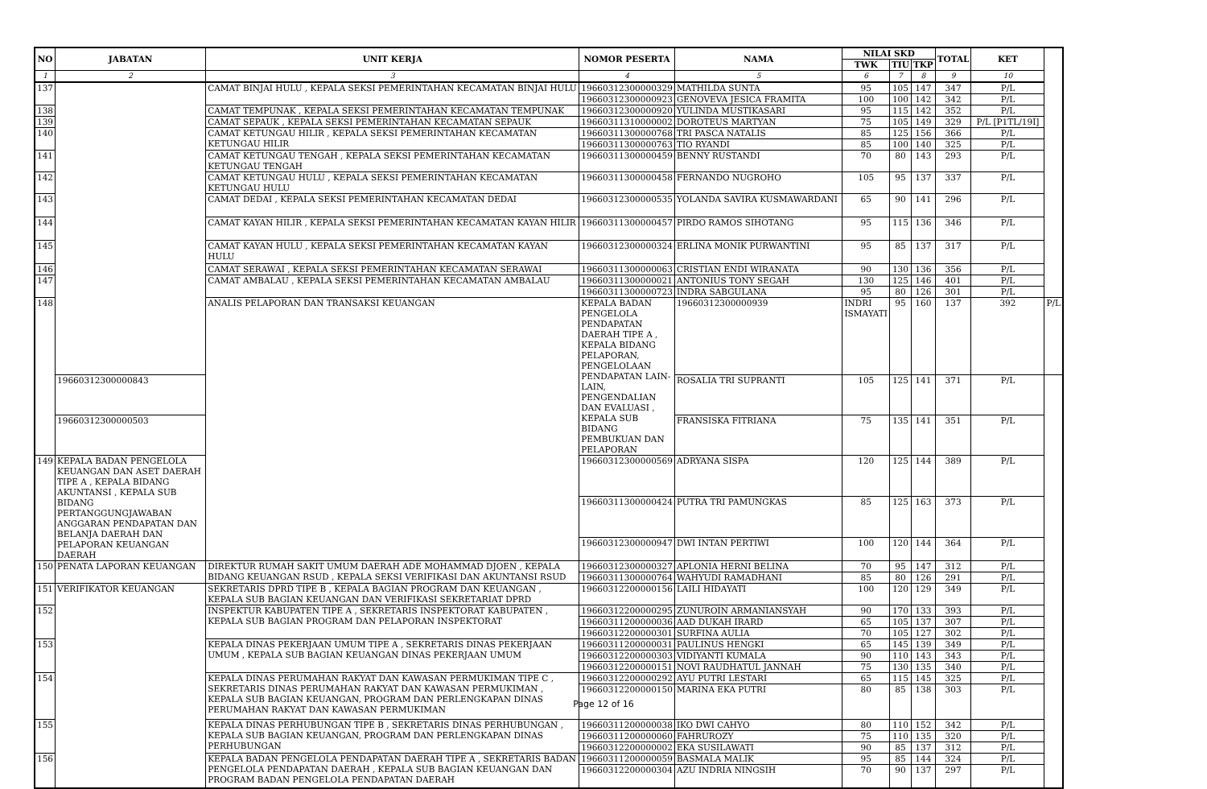| NO | JABATAN | UNIT KERJA | NOMOR PESERTA | NAMA | NILAI SKD | | | TOTAL | KET | |
| --- | --- | --- | --- | --- | --- | --- | --- | --- | --- | --- |
| | | | | | TWK | TIU | TKP | | | |
| 1 | 2 | 3 | 4 | 5 | 6 | 7 | 8 | 9 | 10 | |
| 137 | | CAMAT BINJAI HULU , KEPALA SEKSI PEMERINTAHAN KECAMATAN BINJAI HULU | 19660312300000329 | MATHILDA SUNTA | 95 | 105 | 147 | 347 | P/L | |
| | | | 19660312300000923 | GENOVEVA JESICA FRAMITA | 100 | 100 | 142 | 342 | P/L | |
| 138 | | CAMAT TEMPUNAK , KEPALA SEKSI PEMERINTAHAN KECAMATAN TEMPUNAK | 19660312300000920 | YULINDA MUSTIKASARI | 95 | 115 | 142 | 352 | P/L | |
| 139 | | CAMAT SEPAUK , KEPALA SEKSI PEMERINTAHAN KECAMATAN SEPAUK | 19660311310000002 | DOROTEUS MARTYAN | 75 | 105 | 149 | 329 | P/L [P1TL/19I] | |
| 140 | | CAMAT KETUNGAU HILIR , KEPALA SEKSI PEMERINTAHAN KECAMATAN KETUNGAU HILIR | 19660311300000768 | TRI PASCA NATALIS | 85 | 125 | 156 | 366 | P/L | |
| | | | 19660311300000763 | TIO RYANDI | 85 | 100 | 140 | 325 | P/L | |
| 141 | | CAMAT KETUNGAU TENGAH , KEPALA SEKSI PEMERINTAHAN KECAMATAN KETUNGAU TENGAH | 19660311300000459 | BENNY RUSTANDI | 70 | 80 | 143 | 293 | P/L | |
| 142 | | CAMAT KETUNGAU HULU , KEPALA SEKSI PEMERINTAHAN KECAMATAN KETUNGAU HULU | 19660311300000458 | FERNANDO NUGROHO | 105 | 95 | 137 | 337 | P/L | |
| 143 | | CAMAT DEDAI , KEPALA SEKSI PEMERINTAHAN KECAMATAN DEDAI | 19660312300000535 | YOLANDA SAVIRA KUSMAWARDANI | 65 | 90 | 141 | 296 | P/L | |
| 144 | | CAMAT KAYAN HILIR , KEPALA SEKSI PEMERINTAHAN KECAMATAN KAYAN HILIR | 19660311300000457 | PIRDO RAMOS SIHOTANG | 95 | 115 | 136 | 346 | P/L | |
| 145 | | CAMAT KAYAN HULU , KEPALA SEKSI PEMERINTAHAN KECAMATAN KAYAN HULU | 19660312300000324 | ERLINA MONIK PURWANTINI | 95 | 85 | 137 | 317 | P/L | |
| 146 | | CAMAT SERAWAI , KEPALA SEKSI PEMERINTAHAN KECAMATAN SERAWAI | 19660311300000063 | CRISTIAN ENDI WIRANATA | 90 | 130 | 136 | 356 | P/L | |
| 147 | | CAMAT AMBALAU , KEPALA SEKSI PEMERINTAHAN KECAMATAN AMBALAU | 19660311300000021 | ANTONIUS TONY SEGAH | 130 | 125 | 146 | 401 | P/L | |
| | | | 19660311300000723 | INDRA SABGULANA | 95 | 80 | 126 | 301 | P/L | |
| 148 | | ANALIS PELAPORAN DAN TRANSAKSI KEUANGAN | KEPALA BADAN PENGELOLA PENDAPATAN DAERAH TIPE A , KEPALA BIDANG PELAPORAN, PENGELOLAAN PENDAPATAN LAIN-LAIN, PENGENDALIAN DAN EVALUASI , KEPALA SUB BIDANG PEMBUKUAN DAN PELAPORAN | 19660312300000939 | INDRI ISMAYATI | 95 | 160 | 137 | 392 | P/L |
| | 19660312300000843 | | | ROSALIA TRI SUPRANTI | 105 | 125 | 141 | 371 | P/L | |
| | 19660312300000503 | | | FRANSISKA FITRIANA | 75 | 135 | 141 | 351 | P/L | |
| 149 | KEPALA BADAN PENGELOLA KEUANGAN DAN ASET DAERAH TIPE A , KEPALA BIDANG AKUNTANSI , KEPALA SUB BIDANG PERTANGGUNGJAWABAN ANGGARAN PENDAPATAN DAN BELANJA DAERAH DAN PELAPORAN KEUANGAN DAERAH | | 19660312300000569 | ADRYANA SISPA | 120 | 125 | 144 | 389 | P/L | |
| | | | 19660311300000424 | PUTRA TRI PAMUNGKAS | 85 | 125 | 163 | 373 | P/L | |
| | | | 19660312300000947 | DWI INTAN PERTIWI | 100 | 120 | 144 | 364 | P/L | |
| 150 | PENATA LAPORAN KEUANGAN | DIREKTUR RUMAH SAKIT UMUM DAERAH ADE MOHAMMAD DJOEN , KEPALA BIDANG KEUANGAN RSUD , KEPALA SEKSI VERIFIKASI DAN AKUNTANSI RSUD | 19660312300000327 | APLONIA HERNI BELINA | 70 | 95 | 147 | 312 | P/L | |
| | | | 19660311300000764 | WAHYUDI RAMADHANI | 85 | 80 | 126 | 291 | P/L | |
| 151 | VERIFIKATOR KEUANGAN | SEKRETARIS DPRD TIPE B , KEPALA BAGIAN PROGRAM DAN KEUANGAN , KEPALA SUB BAGIAN KEUANGAN DAN VERIFIKASI SEKRETARIAT DPRD | 19660312200000156 | LAILI HIDAYATI | 100 | 120 | 129 | 349 | P/L | |
| 152 | | INSPEKTUR KABUPATEN TIPE A , SEKRETARIS INSPEKTORAT KABUPATEN , KEPALA SUB BAGIAN PROGRAM DAN PELAPORAN INSPEKTORAT | 19660312200000295 | ZUNUROIN ARMANIANSYAH | 90 | 170 | 133 | 393 | P/L | |
| | | | 19660311200000036 | AAD DUKAH IRARD | 65 | 105 | 137 | 307 | P/L | |
| | | | 19660312200000301 | SURFINA AULIA | 70 | 105 | 127 | 302 | P/L | |
| 153 | | KEPALA DINAS PEKERJAAN UMUM TIPE A , SEKRETARIS DINAS PEKERJAAN UMUM , KEPALA SUB BAGIAN KEUANGAN DINAS PEKERJAAN UMUM | 19660311200000031 | PAULINUS HENGKI | 65 | 145 | 139 | 349 | P/L | |
| | | | 19660312200000303 | VIDIYANTI KUMALA | 90 | 110 | 143 | 343 | P/L | |
| | | | 19660312200000151 | NOVI RAUDHATUL JANNAH | 75 | 130 | 135 | 340 | P/L | |
| 154 | | KEPALA DINAS PERUMAHAN RAKYAT DAN KAWASAN PERMUKIMAN TIPE C , SEKRETARIS DINAS PERUMAHAN RAKYAT DAN KAWASAN PERMUKIMAN , KEPALA SUB BAGIAN KEUANGAN, PROGRAM DAN PERLENGKAPAN DINAS PERUMAHAN RAKYAT DAN KAWASAN PERMUKIMAN | 19660312200000292 | AYU PUTRI LESTARI | 65 | 115 | 145 | 325 | P/L | |
| | | | 19660312200000150 | MARINA EKA PUTRI | 80 | 85 | 138 | 303 | P/L | |
| 155 | | KEPALA DINAS PERHUBUNGAN TIPE B , SEKRETARIS DINAS PERHUBUNGAN , KEPALA SUB BAGIAN KEUANGAN, PROGRAM DAN PERLENGKAPAN DINAS PERHUBUNGAN | 19660311200000038 | IKO DWI CAHYO | 80 | 110 | 152 | 342 | P/L | |
| | | | 19660311200000060 | FAHRUROZY | 75 | 110 | 135 | 320 | P/L | |
| | | | 19660312200000002 | EKA SUSILAWATI | 90 | 85 | 137 | 312 | P/L | |
| 156 | | KEPALA BADAN PENGELOLA PENDAPATAN DAERAH TIPE A , SEKRETARIS BADAN PENGELOLA PENDAPATAN DAERAH , KEPALA SUB BAGIAN KEUANGAN DAN PROGRAM BADAN PENGELOLA PENDAPATAN DAERAH | 19660311200000059 | BASMALA MALIK | 95 | 85 | 144 | 324 | P/L | |
| | | | 19660312200000304 | AZU INDRIA NINGSIH | 70 | 90 | 137 | 297 | P/L | |
Page 12 of 16